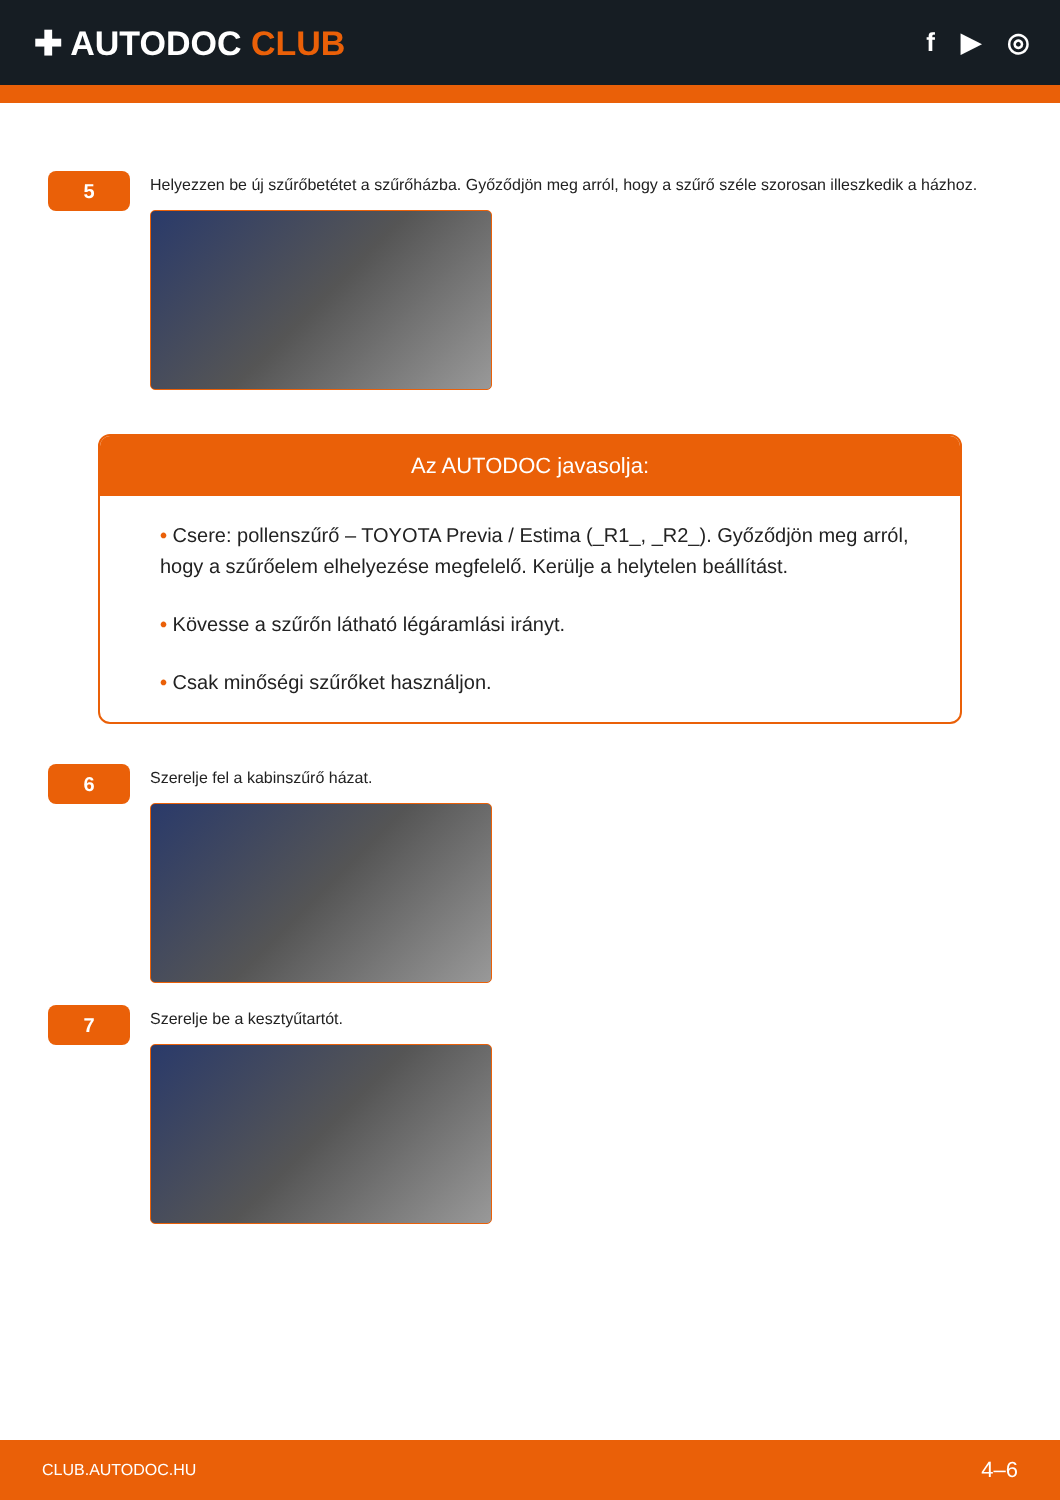✚ AUTODOC CLUB
f ▶ ◎
5
Helyezzen be új szűrőbetétet a szűrőházba. Győződjön meg arról, hogy a szűrő széle szorosan illeszkedik a házhoz.
Az AUTODOC javasolja:
• Csere: pollenszűrő – TOYOTA Previa / Estima (_R1_, _R2_). Győződjön meg arról, hogy a szűrőelem elhelyezése megfelelő. Kerülje a helytelen beállítást.
• Kövesse a szűrőn látható légáramlási irányt.
• Csak minőségi szűrőket használjon.
6
Szerelje fel a kabinszűrő házat.
7
Szerelje be a kesztyűtartót.
CLUB.AUTODOC.HU 4–6